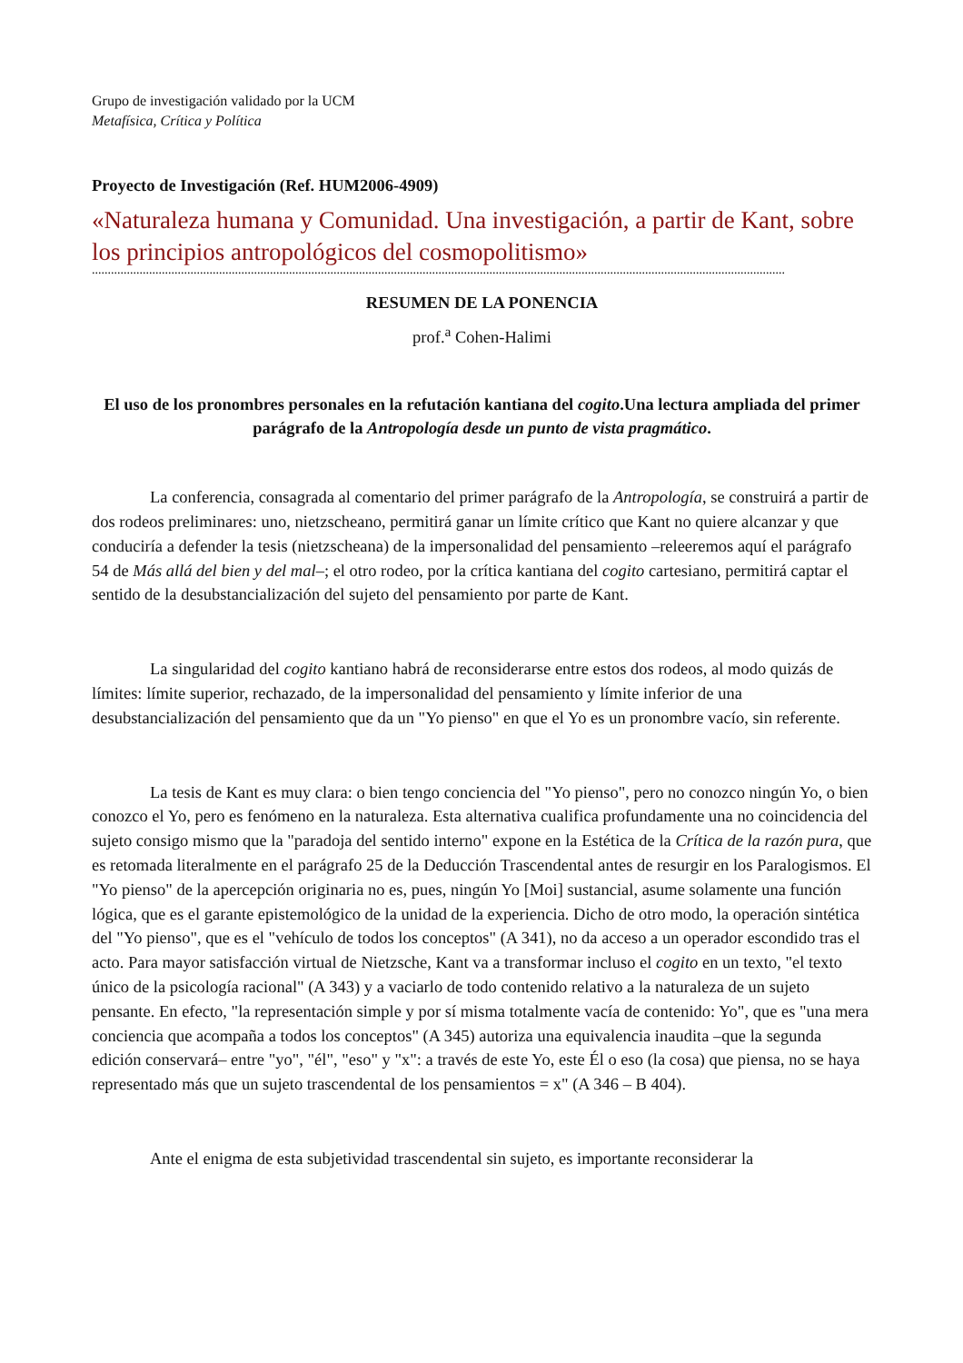Grupo de investigación validado por la UCM
Metafísica, Crítica y Política
Proyecto de Investigación (Ref. HUM2006-4909)
«Naturaleza humana y Comunidad. Una investigación, a partir de Kant, sobre los principios antropológicos del cosmopolitismo»
..........................................................................................................................................................................................................................
RESUMEN DE LA PONENCIA
prof.<sup>a</sup> Cohen-Halimi
El uso de los pronombres personales en la refutación kantiana del cogito.Una lectura ampliada del primer parágrafo de la Antropología desde un punto de vista pragmático.
La conferencia, consagrada al comentario del primer parágrafo de la Antropología, se construirá a partir de dos rodeos preliminares: uno, nietzscheano, permitirá ganar un límite crítico que Kant no quiere alcanzar y que conduciría a defender la tesis (nietzscheana) de la impersonalidad del pensamiento –releeremos aquí el parágrafo 54 de Más allá del bien y del mal–; el otro rodeo, por la crítica kantiana del cogito cartesiano, permitirá captar el sentido de la desubstancialización del sujeto del pensamiento por parte de Kant.
La singularidad del cogito kantiano habrá de reconsiderarse entre estos dos rodeos, al modo quizás de límites: límite superior, rechazado, de la impersonalidad del pensamiento y límite inferior de una desubstancialización del pensamiento que da un "Yo pienso" en que el Yo es un pronombre vacío, sin referente.
La tesis de Kant es muy clara: o bien tengo conciencia del "Yo pienso", pero no conozco ningún Yo, o bien conozco el Yo, pero es fenómeno en la naturaleza. Esta alternativa cualifica profundamente una no coincidencia del sujeto consigo mismo que la "paradoja del sentido interno" expone en la Estética de la Crítica de la razón pura, que es retomada literalmente en el parágrafo 25 de la Deducción Trascendental antes de resurgir en los Paralogismos. El "Yo pienso" de la apercepción originaria no es, pues, ningún Yo [Moi] sustancial, asume solamente una función lógica, que es el garante epistemológico de la unidad de la experiencia. Dicho de otro modo, la operación sintética del "Yo pienso", que es el "vehículo de todos los conceptos" (A 341), no da acceso a un operador escondido tras el acto. Para mayor satisfacción virtual de Nietzsche, Kant va a transformar incluso el cogito en un texto, "el texto único de la psicología racional" (A 343) y a vaciarlo de todo contenido relativo a la naturaleza de un sujeto pensante. En efecto, "la representación simple y por sí misma totalmente vacía de contenido: Yo", que es "una mera conciencia que acompaña a todos los conceptos" (A 345) autoriza una equivalencia inaudita –que la segunda edición conservará– entre "yo", "él", "eso" y "x": a través de este Yo, este Él o eso (la cosa) que piensa, no se haya representado más que un sujeto trascendental de los pensamientos = x" (A 346 – B 404).
Ante el enigma de esta subjetividad trascendental sin sujeto, es importante reconsiderar la